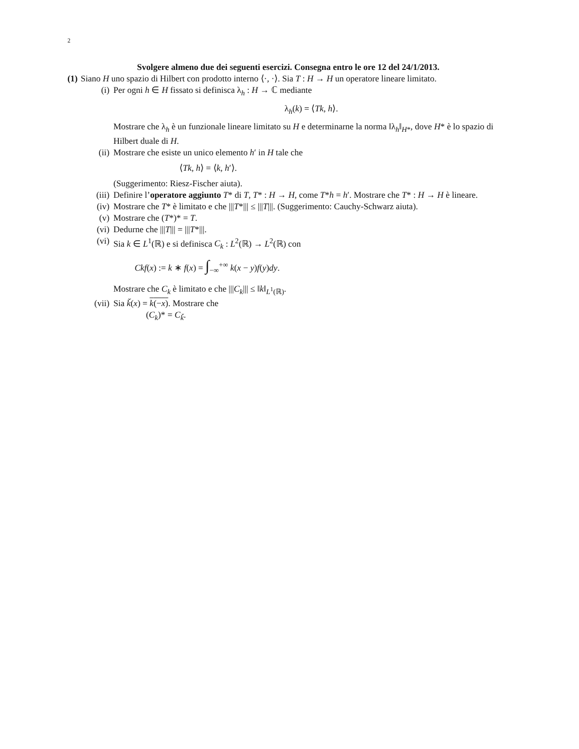2
Svolgere almeno due dei seguenti esercizi. Consegna entro le ore 12 del 24/1/2013.
(1) Siano H uno spazio di Hilbert con prodotto interno ⟨·, ·⟩. Sia T : H → H un operatore lineare limitato.
(i) Per ogni h ∈ H fissato si definisca λ<sub>h</sub> : H → ℂ mediante
λ<sub>h</sub>(k) = ⟨Tk, h⟩.
Mostrare che λ<sub>h</sub> è un funzionale lineare limitato su H e determinarne la norma ‖λ<sub>h</sub>‖<sub>H*</sub>, dove H* è lo spazio di Hilbert duale di H.
(ii) Mostrare che esiste un unico elemento h′ in H tale che
⟨Tk, h⟩ = ⟨k, h′⟩.
(Suggerimento: Riesz-Fischer aiuta).
(iii)
Definire l’operatore aggiunto T* di T, T* : H → H, come T*h = h′. Mostrare che T* : H → H è lineare.
(iv) Mostrare che T* è limitato e che |||T*||| ≤ |||T|||. (Suggerimento: Cauchy-Schwarz aiuta).
(v) Mostrare che (T*)* = T.
(vi) Dedurne che |||T||| = |||T*|||.
(vi) Sia k ∈ L<sup>1</sup>(ℝ) e si definisca C<sub>k</sub> : L<sup>2</sup>(ℝ) → L<sup>2</sup>(ℝ) con
Ckf(x) := k ∗ f(x) = ∫<sub>−∞</sub><sup>+∞</sup> k(x − y)f(y)dy.
Mostrare che C<sub>k</sub> è limitato e che |||C<sub>k</sub>||| ≤ ‖k‖<sub>L<sup>1</sup>(ℝ)</sub>.
(vii)
Sia ǩ(x) = k(−x). Mostrare che
(C<sub>k</sub>)* = C<sub>ǩ</sub>.